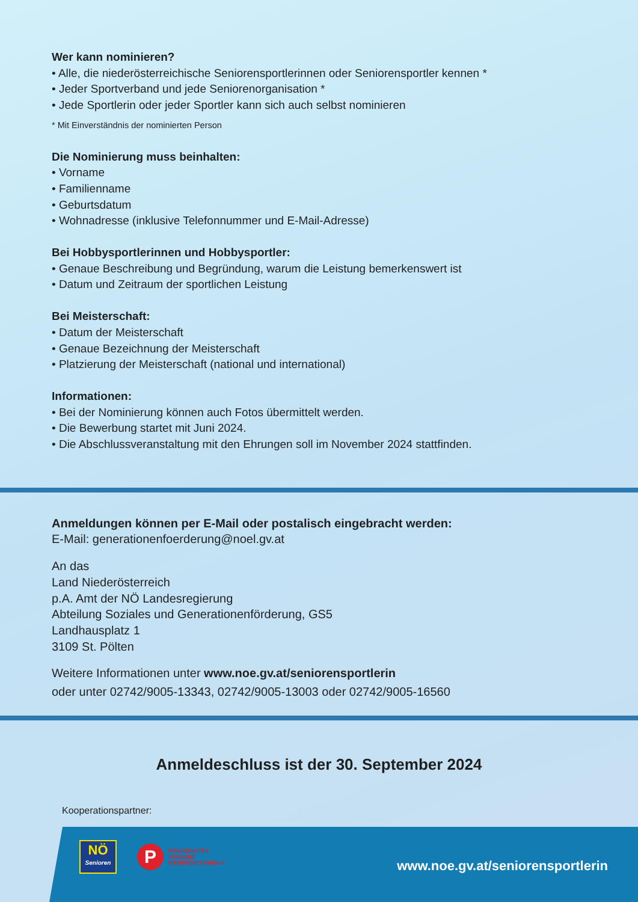Wer kann nominieren?
• Alle, die niederösterreichische Seniorensportlerinnen oder Seniorensportler kennen *
• Jeder Sportverband und jede Seniorenorganisation *
• Jede Sportlerin oder jeder Sportler kann sich auch selbst nominieren
* Mit Einverständnis der nominierten Person
Die Nominierung muss beinhalten:
• Vorname
• Familienname
• Geburtsdatum
• Wohnadresse (inklusive Telefonnummer und E-Mail-Adresse)
Bei Hobbysportlerinnen und Hobbysportler:
• Genaue Beschreibung und Begründung, warum die Leistung bemerkenswert ist
• Datum und Zeitraum der sportlichen Leistung
Bei Meisterschaft:
• Datum der Meisterschaft
• Genaue Bezeichnung der Meisterschaft
• Platzierung der Meisterschaft (national und international)
Informationen:
• Bei der Nominierung können auch Fotos übermittelt werden.
• Die Bewerbung startet mit Juni 2024.
• Die Abschlussveranstaltung mit den Ehrungen soll im November 2024 stattfinden.
Anmeldungen können per E-Mail oder postalisch eingebracht werden:
E-Mail: generationenfoerderung@noel.gv.at
An das
Land Niederösterreich
p.A. Amt der NÖ Landesregierung
Abteilung Soziales und Generationenförderung, GS5
Landhausplatz 1
3109 St. Pölten
Weitere Informationen unter www.noe.gv.at/seniorensportlerin
oder unter 02742/9005-13343, 02742/9005-13003 oder 02742/9005-16560
Anmeldeschluss ist der 30. September 2024
Kooperationspartner:
NÖ
Senioren
P
PENSIONISTEN
VERBAND
NIEDERÖSTERREICH
www.noe.gv.at/seniorensportlerin